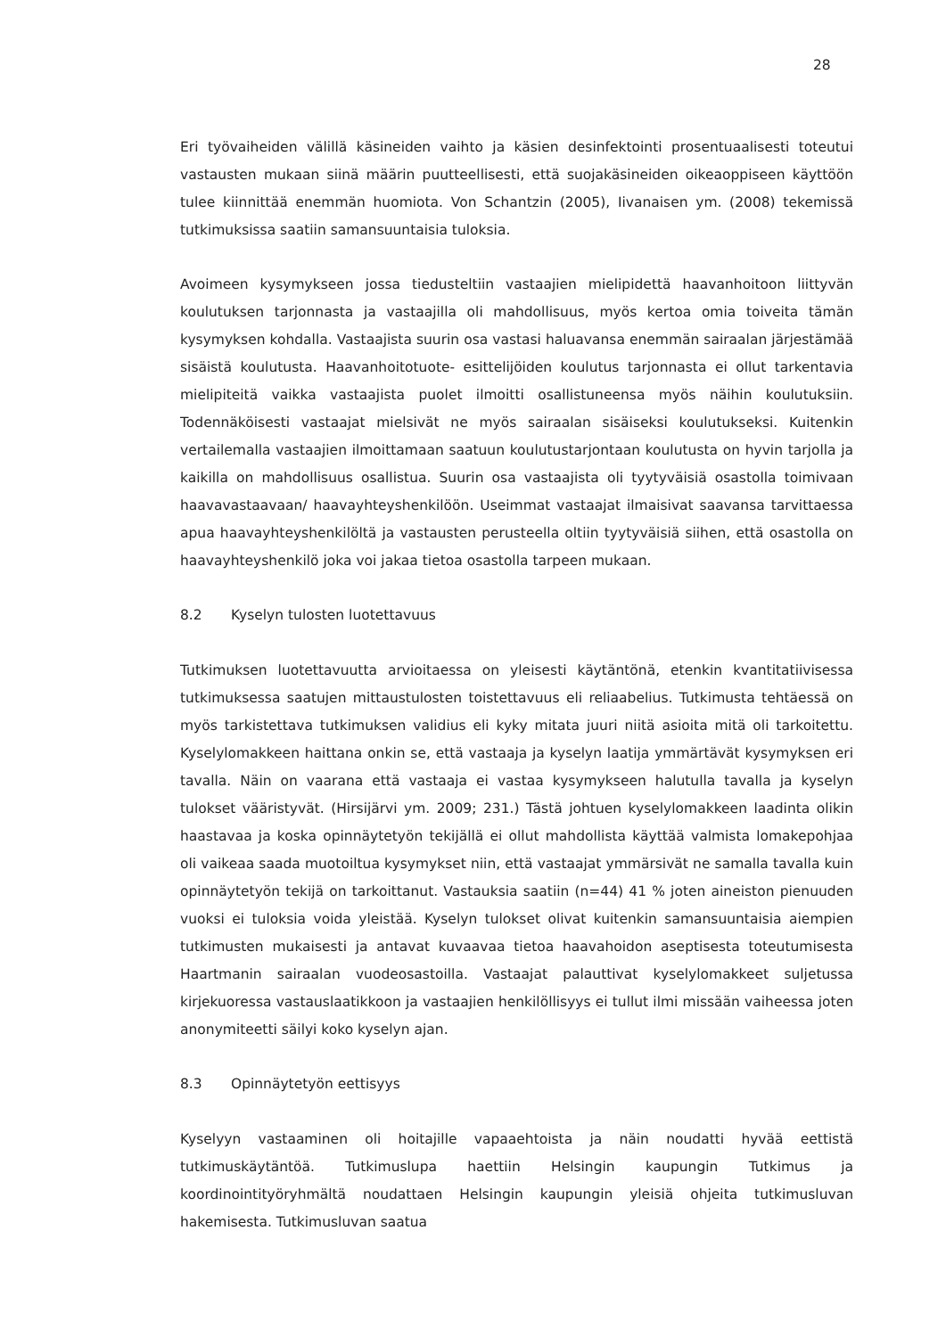28
Eri työvaiheiden välillä käsineiden vaihto ja käsien desinfektointi prosentuaalisesti toteutui vastausten mukaan siinä määrin puutteellisesti, että suojakäsineiden oikeaoppiseen käyttöön tulee kiinnittää enemmän huomiota. Von Schantzin (2005), Iivanaisen ym. (2008) tekemissä tutkimuksissa saatiin samansuuntaisia tuloksia.
Avoimeen kysymykseen jossa tiedusteltiin vastaajien mielipidettä haavanhoitoon liittyvän koulutuksen tarjonnasta ja vastaajilla oli mahdollisuus, myös kertoa omia toiveita tämän kysymyksen kohdalla. Vastaajista suurin osa vastasi haluavansa enemmän sairaalan järjestämää sisäistä koulutusta. Haavanhoitotuote- esittelijöiden koulutus tarjonnasta ei ollut tarkentavia mielipiteitä vaikka vastaajista puolet ilmoitti osallistuneensa myös näihin koulutuksiin. Todennäköisesti vastaajat mielsivät ne myös sairaalan sisäiseksi koulutukseksi. Kuitenkin vertailemalla vastaajien ilmoittamaan saatuun koulutustarjontaan koulutusta on hyvin tarjolla ja kaikilla on mahdollisuus osallistua. Suurin osa vastaajista oli tyytyväisiä osastolla toimivaan haavavastaavaan/ haavayhteyshenkilöön. Useimmat vastaajat ilmaisivat saavansa tarvittaessa apua haavayhteyshenkilöltä ja vastausten perusteella oltiin tyytyväisiä siihen, että osastolla on haavayhteyshenkilö joka voi jakaa tietoa osastolla tarpeen mukaan.
8.2 Kyselyn tulosten luotettavuus
Tutkimuksen luotettavuutta arvioitaessa on yleisesti käytäntönä, etenkin kvantitatiivisessa tutkimuksessa saatujen mittaustulosten toistettavuus eli reliaabelius. Tutkimusta tehtäessä on myös tarkistettava tutkimuksen validius eli kyky mitata juuri niitä asioita mitä oli tarkoitettu. Kyselylomakkeen haittana onkin se, että vastaaja ja kyselyn laatija ymmärtävät kysymyksen eri tavalla. Näin on vaarana että vastaaja ei vastaa kysymykseen halutulla tavalla ja kyselyn tulokset vääristyvät. (Hirsijärvi ym. 2009; 231.) Tästä johtuen kyselylomakkeen laadinta olikin haastavaa ja koska opinnäytetyön tekijällä ei ollut mahdollista käyttää valmista lomakepohjaa oli vaikeaa saada muotoiltua kysymykset niin, että vastaajat ymmärsivät ne samalla tavalla kuin opinnäytetyön tekijä on tarkoittanut. Vastauksia saatiin (n=44) 41 % joten aineiston pienuuden vuoksi ei tuloksia voida yleistää. Kyselyn tulokset olivat kuitenkin samansuuntaisia aiempien tutkimusten mukaisesti ja antavat kuvaavaa tietoa haavahoidon aseptisesta toteutumisesta Haartmanin sairaalan vuodeosastoilla. Vastaajat palauttivat kyselylomakkeet suljetussa kirjekuoressa vastauslaatikkoon ja vastaajien henkilöllisyys ei tullut ilmi missään vaiheessa joten anonymiteetti säilyi koko kyselyn ajan.
8.3 Opinnäytetyön eettisyys
Kyselyyn vastaaminen oli hoitajille vapaaehtoista ja näin noudatti hyvää eettistä tutkimuskäytäntöä. Tutkimuslupa haettiin Helsingin kaupungin Tutkimus ja koordinointityöryhmältä noudattaen Helsingin kaupungin yleisiä ohjeita tutkimusluvan hakemisesta. Tutkimusluvan saatua